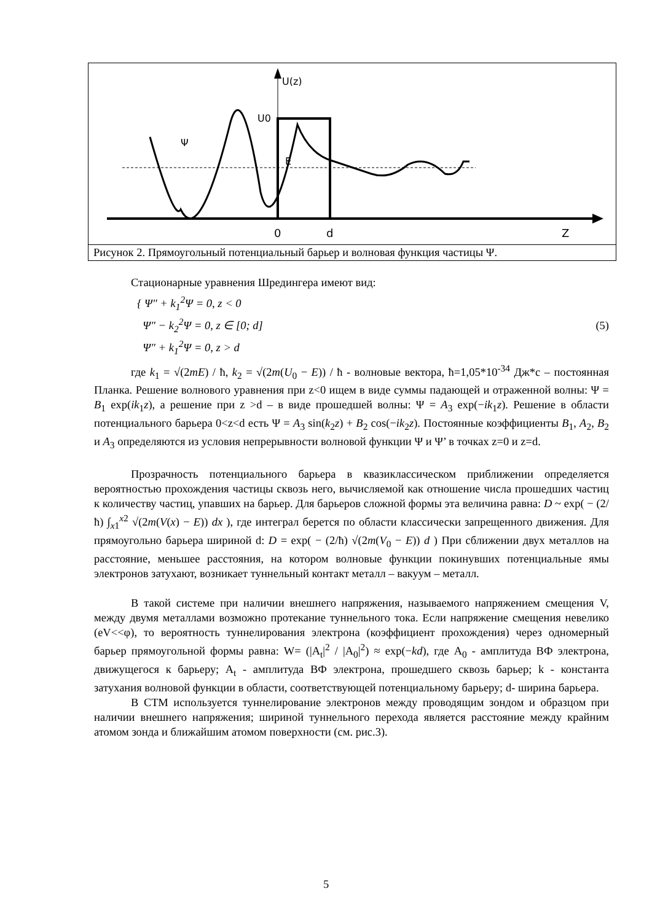U(z)
U0
E
Ψ
0
d
Z
Рисунок 2. Прямоугольный потенциальный барьер и волновая функция частицы Ψ.
Стационарные уравнения Шредингера имеют вид:
{ Ψ″ + k<sub>1</sub><sup>2</sup>Ψ = 0, z < 0
Ψ″ − k<sub>2</sub><sup>2</sup>Ψ = 0, z ∈ [0; d]
Ψ″ + k<sub>1</sub><sup>2</sup>Ψ = 0, z > d (5)
где k<sub>1</sub> = √(2mE) / ħ, k<sub>2</sub> = √(2m(U<sub>0</sub> − E)) / ħ - волновые вектора, ħ=1,05*10<sup>-34</sup> Дж*с – постоянная Планка. Решение волнового уравнения при z<0 ищем в виде суммы падающей и отраженной волны: Ψ = B<sub>1</sub> exp(ik<sub>1</sub>z), а решение при z >d – в виде прошедшей волны: Ψ = A<sub>3</sub> exp(−ik<sub>1</sub>z). Решение в области потенциального барьера 0<z<d есть Ψ = A<sub>3</sub> sin(k<sub>2</sub>z) + B<sub>2</sub> cos(−ik<sub>2</sub>z). Постоянные коэффициенты B<sub>1</sub>, A<sub>2</sub>, B<sub>2</sub> и A<sub>3</sub> определяются из условия непрерывности волновой функции Ψ и Ψ’ в точках z=0 и z=d.
Прозрачность потенциального барьера в квазиклассическом приближении определяется вероятностью прохождения частицы сквозь него, вычисляемой как отношение числа прошедших частиц к количеству частиц, упавших на барьер. Для барьеров сложной формы эта величина равна: D ~ exp( − (2/ħ) ∫<sub>x1</sub><sup>x2</sup> √(2m(V(x) − E)) dx ), где интеграл берется по области классически запрещенного движения. Для прямоугольно барьера шириной d: D = exp( − (2/ħ) √(2m(V<sub>0</sub> − E)) d ) При сближении двух металлов на расстояние, меньшее расстояния, на котором волновые функции покинувших потенциальные ямы электронов затухают, возникает туннельный контакт металл – вакуум – металл.
В такой системе при наличии внешнего напряжения, называемого напряжением смещения V, между двумя металлами возможно протекание туннельного тока. Если напряжение смещения невелико (eV<<φ), то вероятность туннелирования электрона (коэффициент прохождения) через одномерный барьер прямоугольной формы равна: W= (|A<sub>t</sub>|<sup>2</sup> / |A<sub>0</sub>|<sup>2</sup>) ≈ exp(−kd), где A<sub>0</sub> - амплитуда ВФ электрона, движущегося к барьеру; A<sub>t</sub> - амплитуда ВФ электрона, прошедшего сквозь барьер; k - константа затухания волновой функции в области, соответствующей потенциальному барьеру; d- ширина барьера.
В СТМ используется туннелирование электронов между проводящим зондом и образцом при наличии внешнего напряжения; шириной туннельного перехода является расстояние между крайним атомом зонда и ближайшим атомом поверхности (см. рис.3).
5